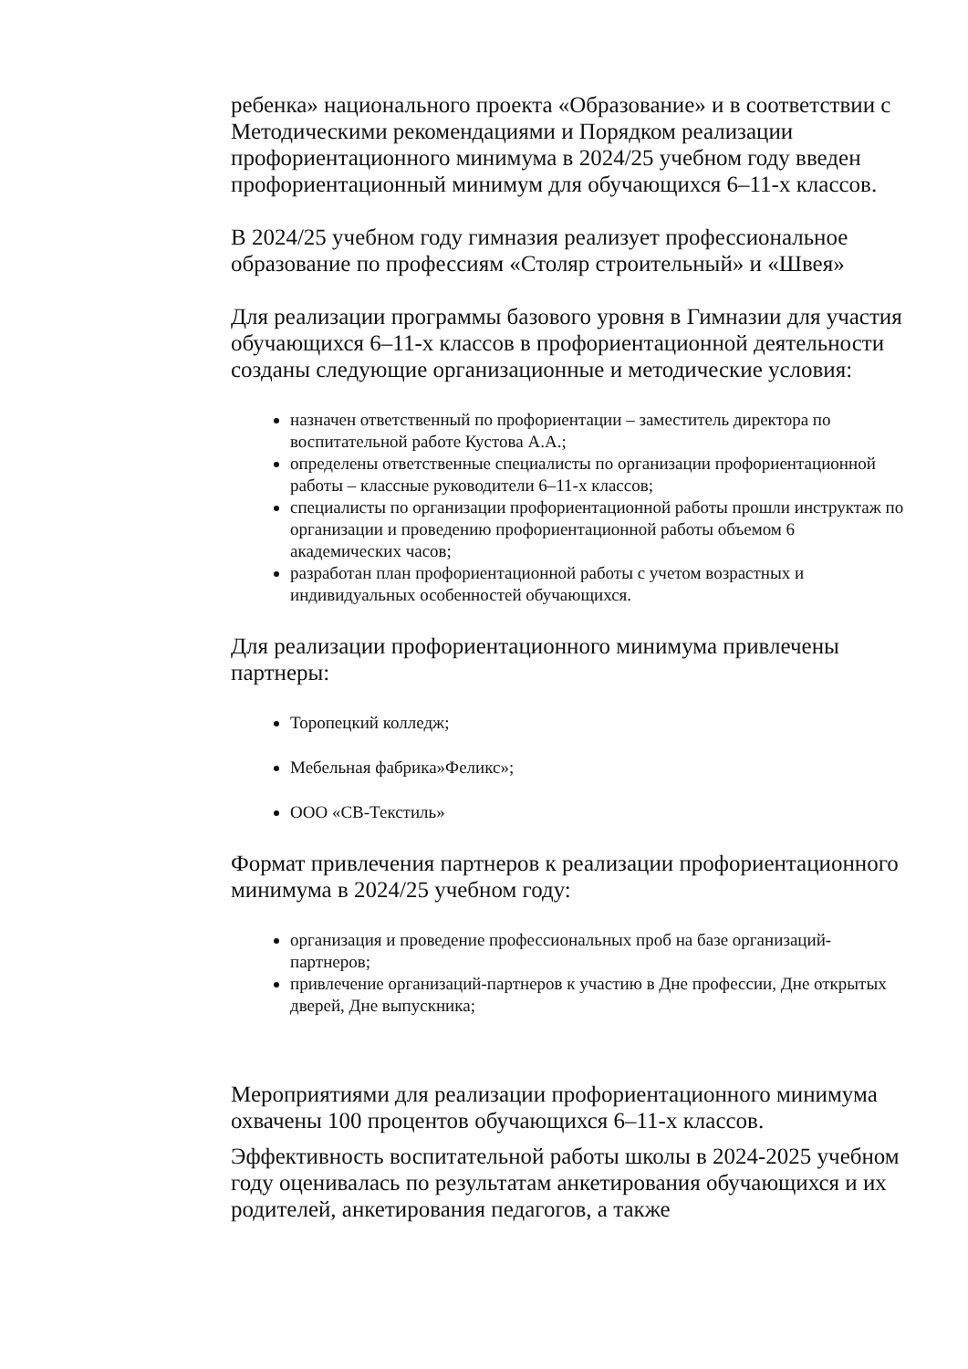ребенка» национального проекта «Образование» и в соответствии с Методическими рекомендациями и Порядком реализации профориентационного минимума в 2024/25 учебном году введен профориентационный минимум для обучающихся 6–11-х классов.
В 2024/25 учебном году гимназия реализует профессиональное образование по профессиям «Столяр строительный» и «Швея»
Для реализации программы базового уровня в Гимназии для участия обучающихся 6–11-х классов в профориентационной деятельности созданы следующие организационные и методические условия:
назначен ответственный по профориентации – заместитель директора по воспитательной работе Кустова А.А.;
определены ответственные специалисты по организации профориентационной работы – классные руководители 6–11-х классов;
специалисты по организации профориентационной работы прошли инструктаж по организации и проведению профориентационной работы объемом 6 академических часов;
разработан план профориентационной работы с учетом возрастных и индивидуальных особенностей обучающихся.
Для реализации профориентационного минимума привлечены партнеры:
Торопецкий колледж;
Мебельная фабрика»Феликс»;
ООО «СВ-Текстиль»
Формат привлечения партнеров к реализации профориентационного минимума в 2024/25 учебном году:
организация и проведение профессиональных проб на базе организаций-партнеров;
привлечение организаций-партнеров к участию в Дне профессии, Дне открытых дверей, Дне выпускника;
Мероприятиями для реализации профориентационного минимума охвачены 100 процентов обучающихся 6–11-х классов.
Эффективность воспитательной работы школы в 2024-2025 учебном году оценивалась по результатам анкетирования обучающихся и их родителей, анкетирования педагогов, а также